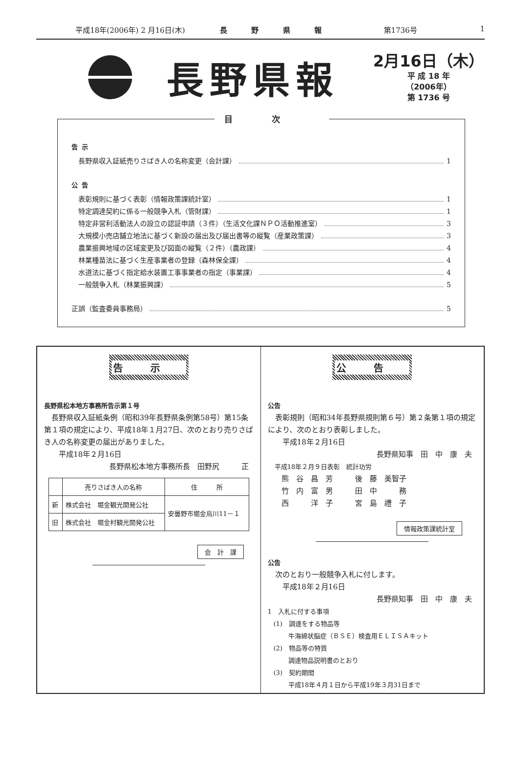平成18年(2006年) 2 月16日(木) 長 野 県 報 第1736号 1
長野県報
2月16日（木）
平 成 18 年
（2006年）
第 1736 号
目次
告示
長野県収入証紙売りさばき人の名称変更（会計課） 1
公告
表彰規則に基づく表彰（情報政策課統計室） 1
特定調達契約に係る一般競争入札（管財課） 1
特定非営利活動法人の設立の認証申請（３件）（生活文化課ＮＰＯ活動推進室） 3
大規模小売店舗立地法に基づく新設の届出及び届出書等の縦覧（産業政策課） 3
農業振興地域の区域変更及び図面の縦覧（２件）（農政課） 4
林業種苗法に基づく生産事業者の登録（森林保全課） 4
水道法に基づく指定給水装置工事事業者の指定（事業課） 4
一般競争入札（林業振興課） 5
正誤（監査委員事務局） 5
告 示
長野県松本地方事務所告示第１号
　長野県収入証紙条例（昭和39年長野県条例第58号）第15条第１項の規定により、平成18年１月27日、次のとおり売りさばき人の名称変更の届出がありました。
平成18年２月16日
長野県松本地方事務所長　田野尻　　　正
| | 売りさばき人の名称 | 住 所 |
| --- | --- | --- |
| 新 | 株式会社 堀金観光開発公社 | 安曇野市堀金烏川11－１ |
| 旧 | 株式会社 堀金村観光開発公社 | |
会　計　課
公 告
公告
　表彰規則（昭和34年長野県規則第６号）第２条第１項の規定により、次のとおり表彰しました。
平成18年２月16日
長野県知事　田　中　康　夫
平成18年２月９日表彰　統計功労
熊　谷　昌　芳　　　後　藤　美智子
竹　内　富　男　　　田　中　　　務
西　　　洋　子　　　宮　島　禮　子
情報政策課統計室
公告
　次のとおり一般競争入札に付します。
平成18年２月16日
長野県知事　田　中　康　夫
1　入札に付する事項
(1)　調達をする物品等
牛海綿状脳症（ＢＳＥ）検査用ＥＬＩＳＡキット
(2)　物品等の特質
調達物品説明書のとおり
(3)　契約期間
平成18年４月１日から平成19年３月31日まで